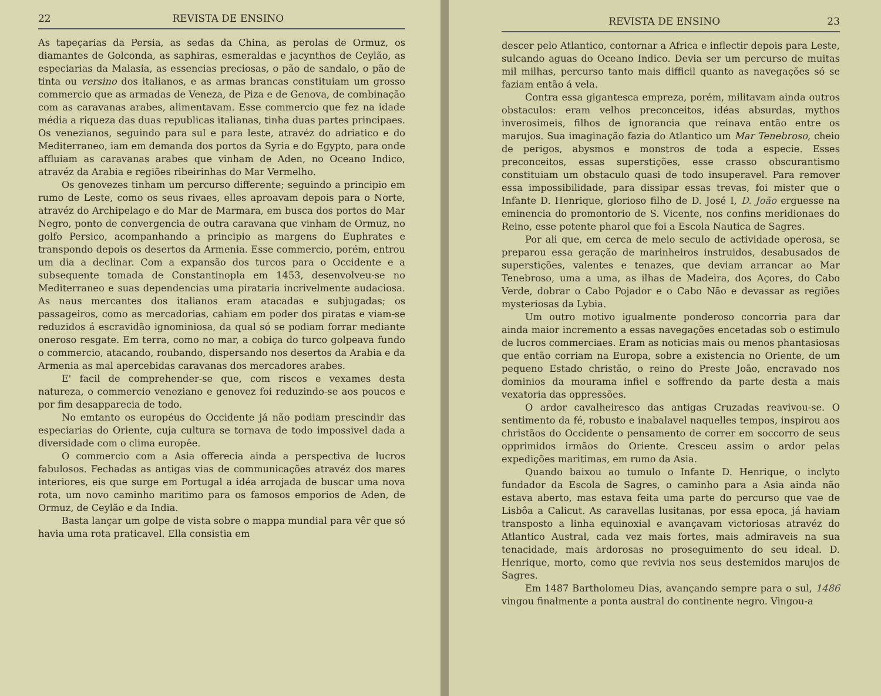22 REVISTA DE ENSINO
As tapeçarias da Persia, as sedas da China, as perolas de Ormuz, os diamantes de Golconda, as saphiras, esmeraldas e jacynthos de Ceylão, as especiarias da Malasia, as essencias preciosas, o pão de sandalo, o pão de tinta ou versino dos italianos, e as armas brancas constituiam um grosso commercio que as armadas de Veneza, de Piza e de Genova, de combinação com as caravanas arabes, alimentavam. Esse commercio que fez na idade média a riqueza das duas republicas italianas, tinha duas partes principaes. Os venezianos, seguindo para sul e para leste, atravéz do adriatico e do Mediterraneo, iam em demanda dos portos da Syria e do Egypto, para onde affluiam as caravanas arabes que vinham de Aden, no Oceano Indico, atravéz da Arabia e regiões ribeirinhas do Mar Vermelho.
Os genovezes tinham um percurso differente; seguindo a principio em rumo de Leste, como os seus rivaes, elles aproavam depois para o Norte, atravéz do Archipelago e do Mar de Marmara, em busca dos portos do Mar Negro, ponto de convergencia de outra caravana que vinham de Ormuz, no golfo Persico, acompanhando a principio as margens do Euphrates e transpondo depois os desertos da Armenia. Esse commercio, porém, entrou um dia a declinar. Com a expansão dos turcos para o Occidente e a subsequente tomada de Constantinopla em 1453, desenvolveu-se no Mediterraneo e suas dependencias uma pirataria incrivelmente audaciosa. As naus mercantes dos italianos eram atacadas e subjugadas; os passageiros, como as mercadorias, cahiam em poder dos piratas e viam-se reduzidos á escravidão ignominiosa, da qual só se podiam forrar mediante oneroso resgate. Em terra, como no mar, a cobiça do turco golpeava fundo o commercio, atacando, roubando, dispersando nos desertos da Arabia e da Armenia as mal apercebidas caravanas dos mercadores arabes.
E' facil de comprehender-se que, com riscos e vexames desta natureza, o commercio veneziano e genovez foi reduzindo-se aos poucos e por fim desapparecia de todo.
No emtanto os européus do Occidente já não podiam prescindir das especiarias do Oriente, cuja cultura se tornava de todo impossivel dada a diversidade com o clima europêe.
O commercio com a Asia offerecia ainda a perspectiva de lucros fabulosos. Fechadas as antigas vias de communicações atravéz dos mares interiores, eis que surge em Portugal a idéa arrojada de buscar uma nova rota, um novo caminho maritimo para os famosos emporios de Aden, de Ormuz, de Ceylão e da India.
Basta lançar um golpe de vista sobre o mappa mundial para vêr que só havia uma rota praticavel. Ella consistia em
REVISTA DE ENSINO 23
descer pelo Atlantico, contornar a Africa e inflectir depois para Leste, sulcando aguas do Oceano Indico. Devia ser um percurso de muitas mil milhas, percurso tanto mais difficil quanto as navegações só se faziam então á vela.
Contra essa gigantesca empreza, porém, militavam ainda outros obstaculos: eram velhos preconceitos, idéas absurdas, mythos inverosimeis, filhos de ignorancia que reinava então entre os marujos. Sua imaginação fazia do Atlantico um Mar Tenebroso, cheio de perigos, abysmos e monstros de toda a especie. Esses preconceitos, essas superstições, esse crasso obscurantismo constituiam um obstaculo quasi de todo insuperavel. Para remover essa impossibilidade, para dissipar essas trevas, foi mister que o Infante D. Henrique, glorioso filho de D. José I, D. João erguesse na eminencia do promontorio de S. Vicente, nos confins meridionaes do Reino, esse potente pharol que foi a Escola Nautica de Sagres.
Por ali que, em cerca de meio seculo de actividade operosa, se preparou essa geração de marinheiros instruidos, desabusados de superstições, valentes e tenazes, que deviam arrancar ao Mar Tenebroso, uma a uma, as ilhas de Madeira, dos Açores, do Cabo Verde, dobrar o Cabo Pojador e o Cabo Não e devassar as regiões mysteriosas da Lybia.
Um outro motivo igualmente ponderoso concorria para dar ainda maior incremento a essas navegações encetadas sob o estimulo de lucros commerciaes. Eram as noticias mais ou menos phantasiosas que então corriam na Europa, sobre a existencia no Oriente, de um pequeno Estado christão, o reino do Preste João, encravado nos dominios da mourama infiel e soffrendo da parte desta a mais vexatoria das oppressões.
O ardor cavalheiresco das antigas Cruzadas reavivou-se. O sentimento da fé, robusto e inabalavel naquelles tempos, inspirou aos christãos do Occidente o pensamento de correr em soccorro de seus opprimidos irmãos do Oriente. Cresceu assim o ardor pelas expedições maritimas, em rumo da Asia.
Quando baixou ao tumulo o Infante D. Henrique, o inclyto fundador da Escola de Sagres, o caminho para a Asia ainda não estava aberto, mas estava feita uma parte do percurso que vae de Lisbôa a Calicut. As caravellas lusitanas, por essa epoca, já haviam transposto a linha equinoxial e avançavam victoriosas atravéz do Atlantico Austral, cada vez mais fortes, mais admiraveis na sua tenacidade, mais ardorosas no proseguimento do seu ideal. D. Henrique, morto, como que revivia nos seus destemidos marujos de Sagres.
Em 1487 Bartholomeu Dias, avançando sempre para o sul, 1486 vingou finalmente a ponta austral do continente negro. Vingou-a